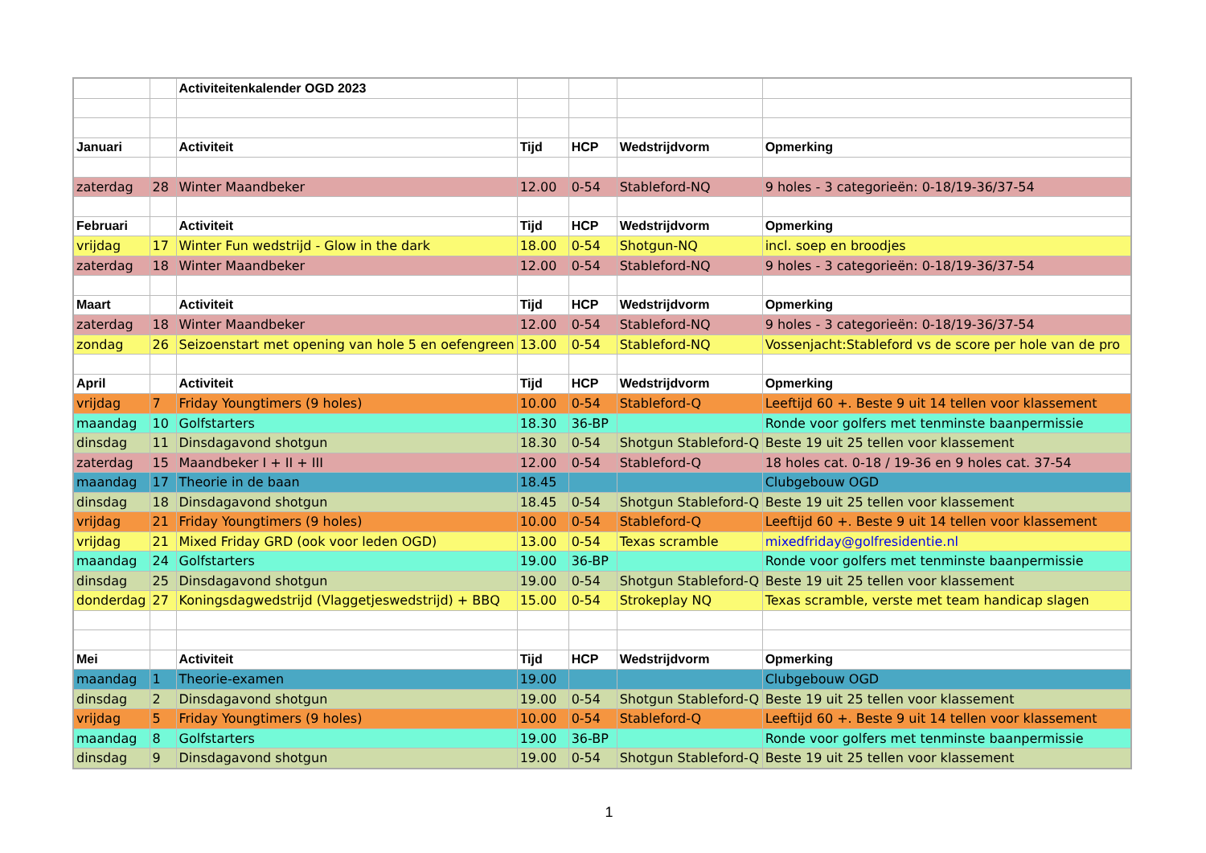| | | Activiteitenkalender OGD 2023 | | | | |
| --- | --- | --- | --- | --- | --- | --- |
| Januari | | Activiteit | Tijd | HCP | Wedstrijdvorm | Opmerking |
| zaterdag | 28 | Winter Maandbeker | 12.00 | 0-54 | Stableford-NQ | 9 holes - 3 categorieën: 0-18/19-36/37-54 |
| Februari | | Activiteit | Tijd | HCP | Wedstrijdvorm | Opmerking |
| vrijdag | 17 | Winter Fun wedstrijd - Glow in the dark | 18.00 | 0-54 | Shotgun-NQ | incl. soep en broodjes |
| zaterdag | 18 | Winter Maandbeker | 12.00 | 0-54 | Stableford-NQ | 9 holes - 3 categorieën: 0-18/19-36/37-54 |
| Maart | | Activiteit | Tijd | HCP | Wedstrijdvorm | Opmerking |
| zaterdag | 18 | Winter Maandbeker | 12.00 | 0-54 | Stableford-NQ | 9 holes - 3 categorieën: 0-18/19-36/37-54 |
| zondag | 26 | Seizoenstart met opening van hole 5 en oefengreen | 13.00 | 0-54 | Stableford-NQ | Vossenjacht:Stableford vs de score per hole van de pro |
| April | | Activiteit | Tijd | HCP | Wedstrijdvorm | Opmerking |
| vrijdag | 7 | Friday Youngtimers (9 holes) | 10.00 | 0-54 | Stableford-Q | Leeftijd 60 +. Beste 9 uit 14 tellen voor klassement |
| maandag | 10 | Golfstarters | 18.30 | 36-BP | | Ronde voor golfers met tenminste baanpermissie |
| dinsdag | 11 | Dinsdagavond shotgun | 18.30 | 0-54 | Shotgun Stableford-Q | Beste 19 uit 25 tellen voor klassement |
| zaterdag | 15 | Maandbeker I + II + III | 12.00 | 0-54 | Stableford-Q | 18 holes cat. 0-18 / 19-36 en 9 holes cat. 37-54 |
| maandag | 17 | Theorie in de baan | 18.45 | | | Clubgebouw OGD |
| dinsdag | 18 | Dinsdagavond shotgun | 18.45 | 0-54 | Shotgun Stableford-Q | Beste 19 uit 25 tellen voor klassement |
| vrijdag | 21 | Friday Youngtimers (9 holes) | 10.00 | 0-54 | Stableford-Q | Leeftijd 60 +. Beste 9 uit 14 tellen voor klassement |
| vrijdag | 21 | Mixed Friday GRD (ook voor leden OGD) | 13.00 | 0-54 | Texas scramble | mixedfriday@golfresidentie.nl |
| maandag | 24 | Golfstarters | 19.00 | 36-BP | | Ronde voor golfers met tenminste baanpermissie |
| dinsdag | 25 | Dinsdagavond shotgun | 19.00 | 0-54 | Shotgun Stableford-Q | Beste 19 uit 25 tellen voor klassement |
| donderdag | 27 | Koningsdagwedstrijd (Vlaggetjeswedstrijd) + BBQ | 15.00 | 0-54 | Strokeplay NQ | Texas scramble, verste met team handicap slagen |
| Mei | | Activiteit | Tijd | HCP | Wedstrijdvorm | Opmerking |
| maandag | 1 | Theorie-examen | 19.00 | | | Clubgebouw OGD |
| dinsdag | 2 | Dinsdagavond shotgun | 19.00 | 0-54 | Shotgun Stableford-Q | Beste 19 uit 25 tellen voor klassement |
| vrijdag | 5 | Friday Youngtimers (9 holes) | 10.00 | 0-54 | Stableford-Q | Leeftijd 60 +. Beste 9 uit 14 tellen voor klassement |
| maandag | 8 | Golfstarters | 19.00 | 36-BP | | Ronde voor golfers met tenminste baanpermissie |
| dinsdag | 9 | Dinsdagavond shotgun | 19.00 | 0-54 | Shotgun Stableford-Q | Beste 19 uit 25 tellen voor klassement |
1